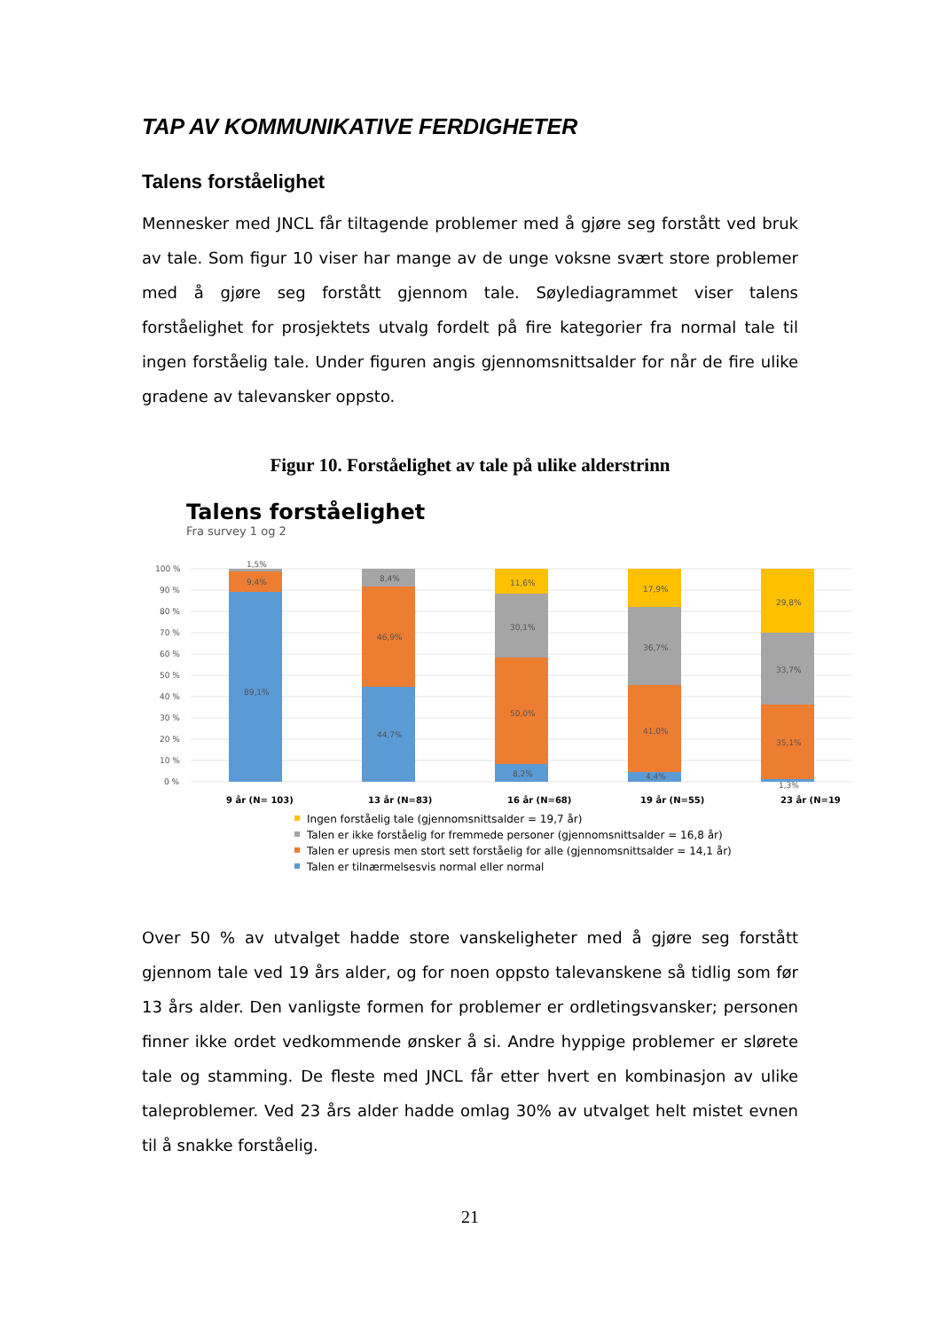TAP AV KOMMUNIKATIVE FERDIGHETER
Talens forståelighet
Mennesker med JNCL får tiltagende problemer med å gjøre seg forstått ved bruk av tale. Som figur 10 viser har mange av de unge voksne svært store problemer med å gjøre seg forstått gjennom tale. Søylediagrammet viser talens forståelighet for prosjektets utvalg fordelt på fire kategorier fra normal tale til ingen forståelig tale. Under figuren angis gjennomsnittsalder for når de fire ulike gradene av talevansker oppsto.
Figur 10. Forståelighet av tale på ulike alderstrinn
Talens forståelighet
Fra survey 1 og 2
100 %
90 %
80 %
70 %
60 %
50 %
40 %
30 %
20 %
10 %
0 %
1,5%
9,4%
89,1%
8,4%
46,9%
44,7%
11,6%
30,1%
50,0%
8,2%
17,9%
36,7%
41,0%
4,4%
29,8%
33,7%
35,1%
1,3%
9 år (N= 103)
13 år (N=83)
16 år (N=68)
19 år (N=55)
23 år (N=19
Ingen forståelig tale (gjennomsnittsalder = 19,7 år)
Talen er ikke forståelig for fremmede personer (gjennomsnittsalder = 16,8 år)
Talen er upresis men stort sett forståelig for alle (gjennomsnittsalder = 14,1 år)
Talen er tilnærmelsesvis normal eller normal
Over 50 % av utvalget hadde store vanskeligheter med å gjøre seg forstått gjennom tale ved 19 års alder, og for noen oppsto talevanskene så tidlig som før 13 års alder. Den vanligste formen for problemer er ordletingsvansker; personen finner ikke ordet vedkommende ønsker å si. Andre hyppige problemer er slørete tale og stamming. De fleste med JNCL får etter hvert en kombinasjon av ulike taleproblemer. Ved 23 års alder hadde omlag 30% av utvalget helt mistet evnen til å snakke forståelig.
21